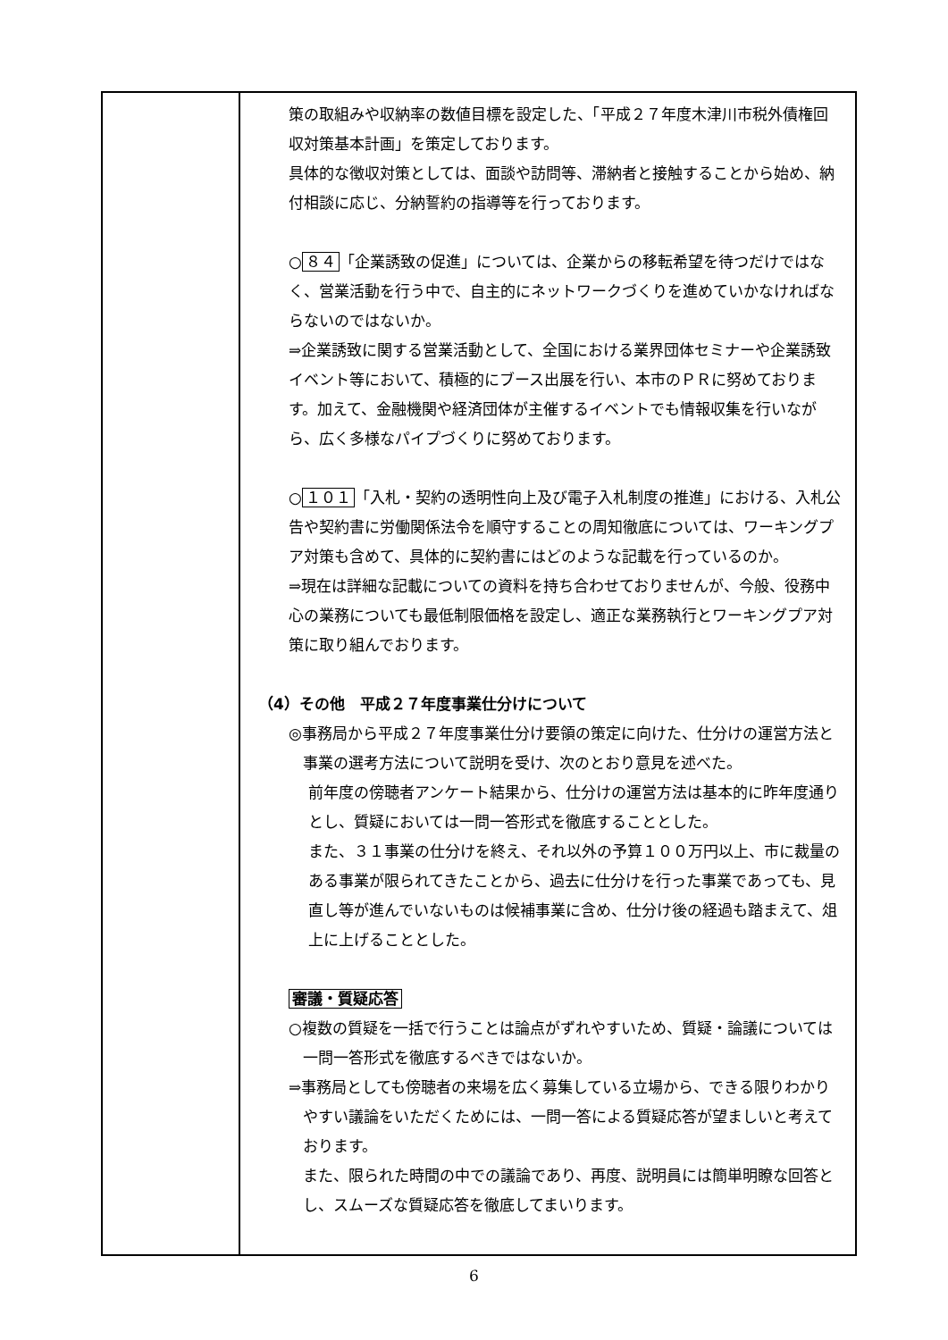| | 策の取組みや収納率の数値目標を設定した、「平成２７年度木津川市税外債権回収対策基本計画」を策定しております。 具体的な徴収対策としては、面談や訪問等、滞納者と接触することから始め、納付相談に応じ、分納誓約の指導等を行っております。 ○ ８４ 「企業誘致の促進」については、企業からの移転希望を待つだけではなく、営業活動を行う中で、自主的にネットワークづくりを進めていかなければならないのではないか。 ⇒企業誘致に関する営業活動として、全国における業界団体セミナーや企業誘致イベント等において、積極的にブース出展を行い、本市のＰＲに努めております。加えて、金融機関や経済団体が主催するイベントでも情報収集を行いながら、広く多様なパイプづくりに努めております。 ○ １０１ 「入札・契約の透明性向上及び電子入札制度の推進」における、入札公告や契約書に労働関係法令を順守することの周知徹底については、ワーキングプア対策も含めて、具体的に契約書にはどのような記載を行っているのか。 ⇒現在は詳細な記載についての資料を持ち合わせておりませんが、今般、役務中心の業務についても最低制限価格を設定し、適正な業務執行とワーキングプア対策に取り組んでおります。 （4）その他 平成２７年度事業仕分けについて ◎事務局から平成２７年度事業仕分け要領の策定に向けた、仕分けの運営方法と事業の選考方法について説明を受け、次のとおり意見を述べた。 前年度の傍聴者アンケート結果から、仕分けの運営方法は基本的に昨年度通りとし、質疑においては一問一答形式を徹底することとした。 また、３１事業の仕分けを終え、それ以外の予算１００万円以上、市に裁量のある事業が限られてきたことから、過去に仕分けを行った事業であっても、見直し等が進んでいないものは候補事業に含め、仕分け後の経過も踏まえて、俎上に上げることとした。 審議・質疑応答 ○複数の質疑を一括で行うことは論点がずれやすいため、質疑・論議については一問一答形式を徹底するべきではないか。 ⇒事務局としても傍聴者の来場を広く募集している立場から、できる限りわかりやすい議論をいただくためには、一問一答による質疑応答が望ましいと考えております。 また、限られた時間の中での議論であり、再度、説明員には簡単明瞭な回答とし、スムーズな質疑応答を徹底してまいります。 |
6